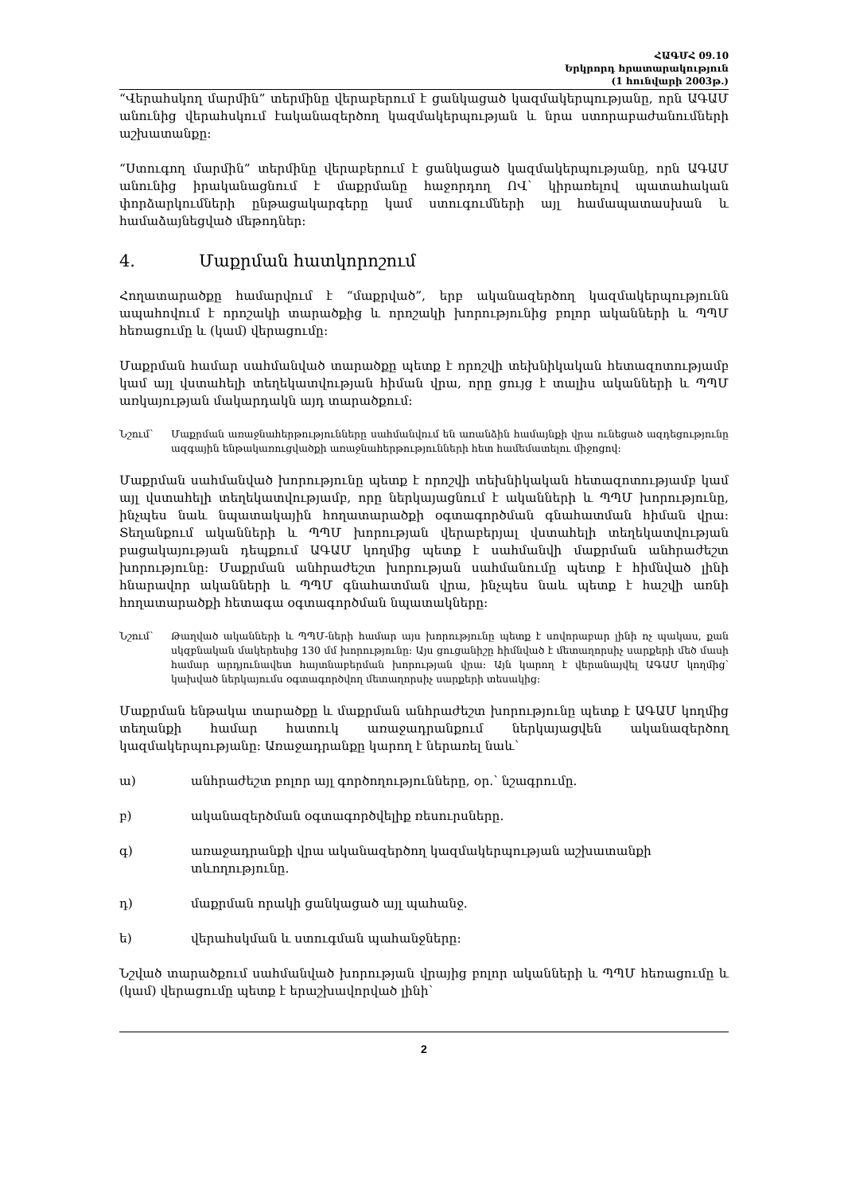ՀԱԳՄՀ 09.10
Երկրորդ հրատարակություն
(1 հունվարի 2003թ.)
“Վերահսկող մարմին” տերմինը վերաբերում է ցանկացած կազմակերպությանը, որն ԱԳԱՄ անունից վերահսկում էականազերծող կազմակերպության և նրա ստորաբաժանումների աշխատանքը:
“Ստուգող մարմին” տերմինը վերաբերում է ցանկացած կազմակերպությանը, որն ԱԳԱՄ անունից իրականացնում է մաքրմանը հաջորդող ՈՎ՝ կիրառելով պատահական փորձարկումների ընթացակարգերը կամ ստուգումների այլ համապատասխան և համաձայնեցված մեթոդներ:
4. Մաքրման հատկորոշում
Հողատարածքը համարվում է “մաքրված”, երբ ականազերծող կազմակերպությունն ապահովում է որոշակի տարածքից և որոշակի խորությունից բոլոր ականների և ՊՊՄ հեռացումը և (կամ) վերացումը:
Մաքրման համար սահմանված տարածքը պետք է որոշվի տեխնիկական հետազոտությամբ կամ այլ վստահելի տեղեկատվության հիման վրա, որը ցույց է տալիս ականների և ՊՊՄ առկայության մակարդակն այդ տարածքում:
Նշում՝ Մաքրման առաջնահերթությունները սահմանվում են առանձին համայնքի վրա ունեցած ազդեցությունը ազգային ենթակառուցվածքի առաջնահերթությունների հետ համեմատելու միջոցով:
Մաքրման սահմանված խորությունը պետք է որոշվի տեխնիկական հետազոտությամբ կամ այլ վստահելի տեղեկատվությամբ, որը ներկայացնում է ականների և ՊՊՄ խորությունը, ինչպես նաև նպատակային հողատարածքի օգտագործման գնահատման հիման վրա: Տեղանքում ականների և ՊՊՄ խորության վերաբերյալ վստահելի տեղեկատվության բացակայության դեպքում ԱԳԱՄ կողմից պետք է սահմանվի մաքրման անհրաժեշտ խորությունը: Մաքրման անհրաժեշտ խորության սահմանումը պետք է հիմնված լինի հնարավոր ականների և ՊՊՄ գնահատման վրա, ինչպես նաև պետք է հաշվի առնի հողատարածքի հետագա օգտագործման նպատակները:
Նշում՝ Թաղված ականների և ՊՊՄ-ների համար այս խորությունը պետք է սովորաբար լինի ոչ պակաս, քան սկզբնական մակերեսից 130 մմ խորությունը: Այս ցուցանիշը հիմնված է մետաղորսիչ սարքերի մեծ մասի համար արդյունավետ հայտնաբերման խորության վրա: Այն կարող է վերանայվել ԱԳԱՄ կողմից՝ կախված ներկայումս օգտագործվող մետաղորսիչ սարքերի տեսակից:
Մաքրման ենթակա տարածքը և մաքրման անհրաժեշտ խորությունը պետք է ԱԳԱՄ կողմից տեղանքի համար հատուկ առաջադրանքում ներկայացվեն ականազերծող կազմակերպությանը: Առաջադրանքը կարող է ներառել նաև՝
ա) անհրաժեշտ բոլոր այլ գործողությունները, օր.՝ նշագրումը.
բ) ականազերծման օգտագործվելիք ռեսուրսները.
գ) առաջադրանքի վրա ականազերծող կազմակերպության աշխատանքի տևողությունը.
դ) մաքրման որակի ցանկացած այլ պահանջ.
ե) վերահսկման և ստուգման պահանջները:
Նշված տարածքում սահմանված խորության վրայից բոլոր ականների և ՊՊՄ հեռացումը և (կամ) վերացումը պետք է երաշխավորված լինի՝
2